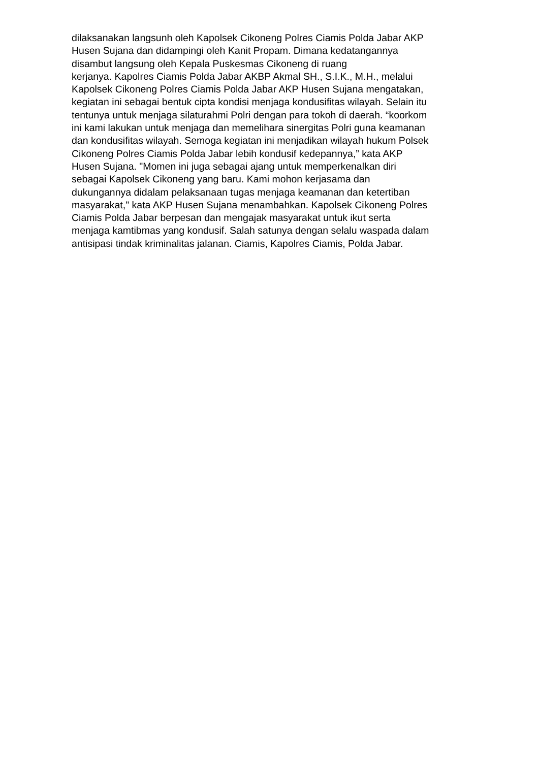dilaksanakan langsunh oleh Kapolsek Cikoneng Polres Ciamis Polda Jabar AKP
Husen Sujana dan didampingi oleh Kanit Propam. Dimana kedatangannya
disambut langsung oleh Kepala Puskesmas Cikoneng di ruang
kerjanya. Kapolres Ciamis Polda Jabar AKBP Akmal SH., S.I.K., M.H., melalui
Kapolsek Cikoneng Polres Ciamis Polda Jabar AKP Husen Sujana mengatakan,
kegiatan ini sebagai bentuk cipta kondisi menjaga kondusifitas wilayah. Selain itu
tentunya untuk menjaga silaturahmi Polri dengan para tokoh di daerah. “koorkom
ini kami lakukan untuk menjaga dan memelihara sinergitas Polri guna keamanan
dan kondusifitas wilayah. Semoga kegiatan ini menjadikan wilayah hukum Polsek
Cikoneng Polres Ciamis Polda Jabar lebih kondusif kedepannya,” kata AKP
Husen Sujana. "Momen ini juga sebagai ajang untuk memperkenalkan diri
sebagai Kapolsek Cikoneng yang baru. Kami mohon kerjasama dan
dukungannya didalam pelaksanaan tugas menjaga keamanan dan ketertiban
masyarakat," kata AKP Husen Sujana menambahkan. Kapolsek Cikoneng Polres
Ciamis Polda Jabar berpesan dan mengajak masyarakat untuk ikut serta
menjaga kamtibmas yang kondusif. Salah satunya dengan selalu waspada dalam
antisipasi tindak kriminalitas jalanan. Ciamis, Kapolres Ciamis, Polda Jabar.